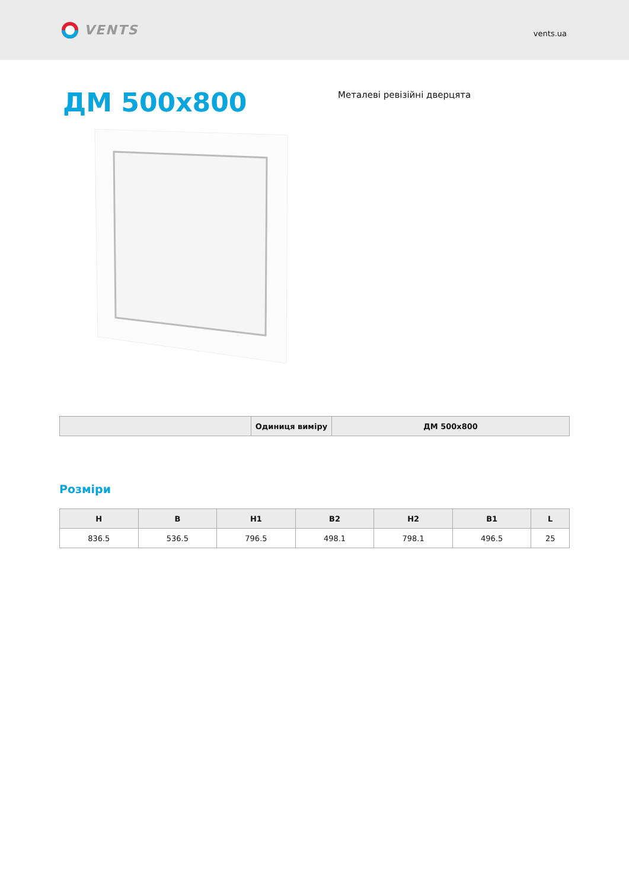VENTS
vents.ua
ДМ 500x800
Металеві ревізійні дверцята
| | Одиниця виміру | ДМ 500x800 |
| --- | --- | --- |
Розміри
| H | B | H1 | B2 | H2 | B1 | L |
| --- | --- | --- | --- | --- | --- | --- |
| 836.5 | 536.5 | 796.5 | 498.1 | 798.1 | 496.5 | 25 |